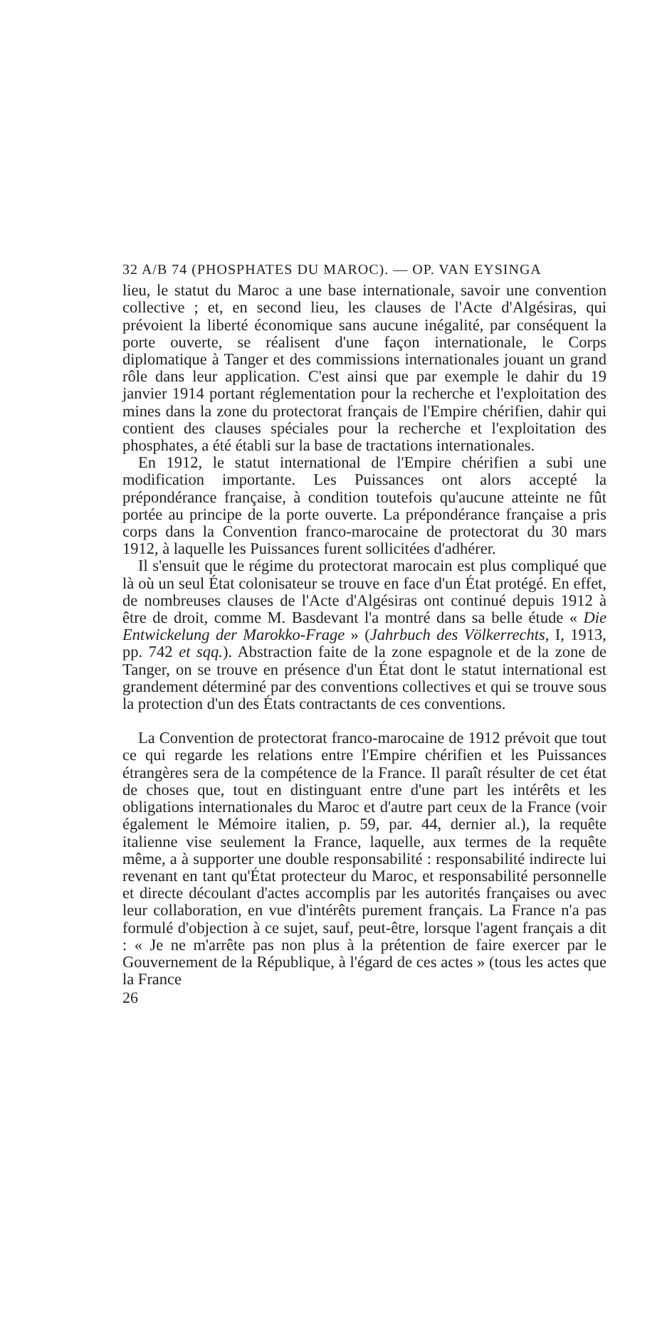32 A/B 74 (PHOSPHATES DU MAROC). — OP. VAN EYSINGA
lieu, le statut du Maroc a une base internationale, savoir une convention collective ; et, en second lieu, les clauses de l'Acte d'Algésiras, qui prévoient la liberté économique sans aucune inégalité, par conséquent la porte ouverte, se réalisent d'une façon internationale, le Corps diplomatique à Tanger et des commissions internationales jouant un grand rôle dans leur application. C'est ainsi que par exemple le dahir du 19 janvier 1914 portant réglementation pour la recherche et l'exploitation des mines dans la zone du protectorat français de l'Empire chérifien, dahir qui contient des clauses spéciales pour la recherche et l'exploitation des phosphates, a été établi sur la base de tractations internationales.
En 1912, le statut international de l'Empire chérifien a subi une modification importante. Les Puissances ont alors accepté la prépondérance française, à condition toutefois qu'aucune atteinte ne fût portée au principe de la porte ouverte. La prépondérance française a pris corps dans la Convention franco-marocaine de protectorat du 30 mars 1912, à laquelle les Puissances furent sollicitées d'adhérer.
Il s'ensuit que le régime du protectorat marocain est plus compliqué que là où un seul État colonisateur se trouve en face d'un État protégé. En effet, de nombreuses clauses de l'Acte d'Algésiras ont continué depuis 1912 à être de droit, comme M. Basdevant l'a montré dans sa belle étude « Die Entwickelung der Marokko-Frage » (Jahrbuch des Völkerrechts, I, 1913, pp. 742 et sqq.). Abstraction faite de la zone espagnole et de la zone de Tanger, on se trouve en présence d'un État dont le statut international est grandement déterminé par des conventions collectives et qui se trouve sous la protection d'un des États contractants de ces conventions.
La Convention de protectorat franco-marocaine de 1912 prévoit que tout ce qui regarde les relations entre l'Empire chérifien et les Puissances étrangères sera de la compétence de la France. Il paraît résulter de cet état de choses que, tout en distinguant entre d'une part les intérêts et les obligations internationales du Maroc et d'autre part ceux de la France (voir également le Mémoire italien, p. 59, par. 44, dernier al.), la requête italienne vise seulement la France, laquelle, aux termes de la requête même, a à supporter une double responsabilité : responsabilité indirecte lui revenant en tant qu'État protecteur du Maroc, et responsabilité personnelle et directe découlant d'actes accomplis par les autorités françaises ou avec leur collaboration, en vue d'intérêts purement français. La France n'a pas formulé d'objection à ce sujet, sauf, peut-être, lorsque l'agent français a dit : « Je ne m'arrête pas non plus à la prétention de faire exercer par le Gouvernement de la République, à l'égard de ces actes » (tous les actes que la France
26